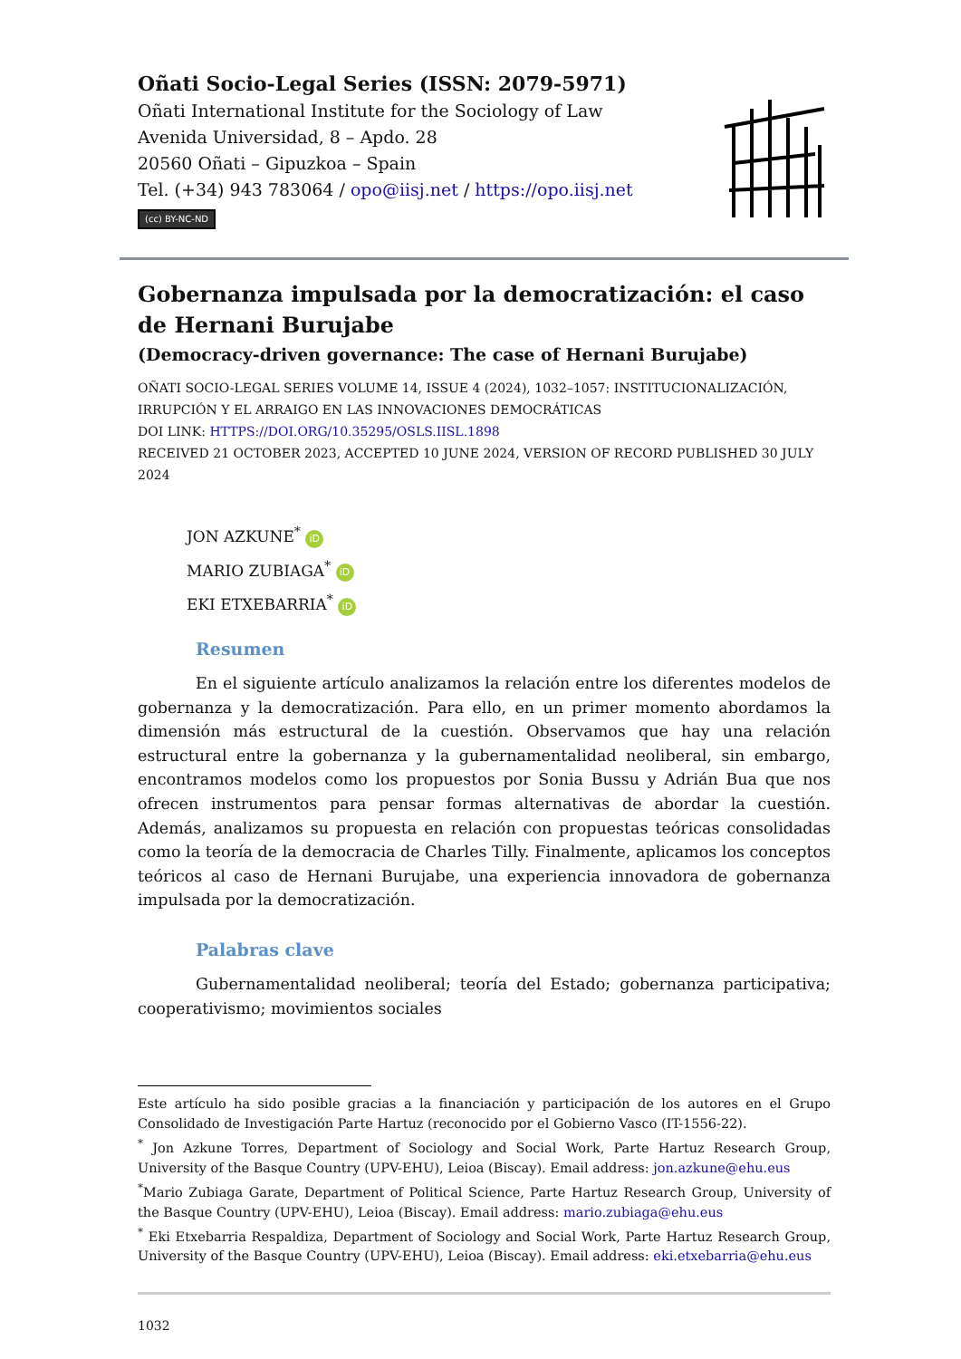Oñati Socio-Legal Series (ISSN: 2079-5971)
Oñati International Institute for the Sociology of Law
Avenida Universidad, 8 – Apdo. 28
20560 Oñati – Gipuzkoa – Spain
Tel. (+34) 943 783064 / opo@iisj.net / https://opo.iisj.net
(cc) BY-NC-ND
Gobernanza impulsada por la democratización: el caso de Hernani Burujabe
(Democracy-driven governance: The case of Hernani Burujabe)
OÑATI SOCIO-LEGAL SERIES VOLUME 14, ISSUE 4 (2024), 1032–1057: INSTITUCIONALIZACIÓN, IRRUPCIÓN Y EL ARRAIGO EN LAS INNOVACIONES DEMOCRÁTICAS
DOI LINK: HTTPS://DOI.ORG/10.35295/OSLS.IISL.1898
RECEIVED 21 OCTOBER 2023, ACCEPTED 10 JUNE 2024, VERSION OF RECORD PUBLISHED 30 JULY 2024
JON AZKUNE<sup>*</sup> iD
MARIO ZUBIAGA<sup>*</sup> iD
EKI ETXEBARRIA<sup>*</sup> iD
Resumen
En el siguiente artículo analizamos la relación entre los diferentes modelos de gobernanza y la democratización. Para ello, en un primer momento abordamos la dimensión más estructural de la cuestión. Observamos que hay una relación estructural entre la gobernanza y la gubernamentalidad neoliberal, sin embargo, encontramos modelos como los propuestos por Sonia Bussu y Adrián Bua que nos ofrecen instrumentos para pensar formas alternativas de abordar la cuestión. Además, analizamos su propuesta en relación con propuestas teóricas consolidadas como la teoría de la democracia de Charles Tilly. Finalmente, aplicamos los conceptos teóricos al caso de Hernani Burujabe, una experiencia innovadora de gobernanza impulsada por la democratización.
Palabras clave
Gubernamentalidad neoliberal; teoría del Estado; gobernanza participativa; cooperativismo; movimientos sociales
Este artículo ha sido posible gracias a la financiación y participación de los autores en el Grupo Consolidado de Investigación Parte Hartuz (reconocido por el Gobierno Vasco (IT-1556-22).
<sup>*</sup> Jon Azkune Torres, Department of Sociology and Social Work, Parte Hartuz Research Group, University of the Basque Country (UPV-EHU), Leioa (Biscay). Email address: jon.azkune@ehu.eus
<sup>*</sup> Mario Zubiaga Garate, Department of Political Science, Parte Hartuz Research Group, University of the Basque Country (UPV-EHU), Leioa (Biscay). Email address: mario.zubiaga@ehu.eus
<sup>*</sup> Eki Etxebarria Respaldiza, Department of Sociology and Social Work, Parte Hartuz Research Group, University of the Basque Country (UPV-EHU), Leioa (Biscay). Email address: eki.etxebarria@ehu.eus
1032